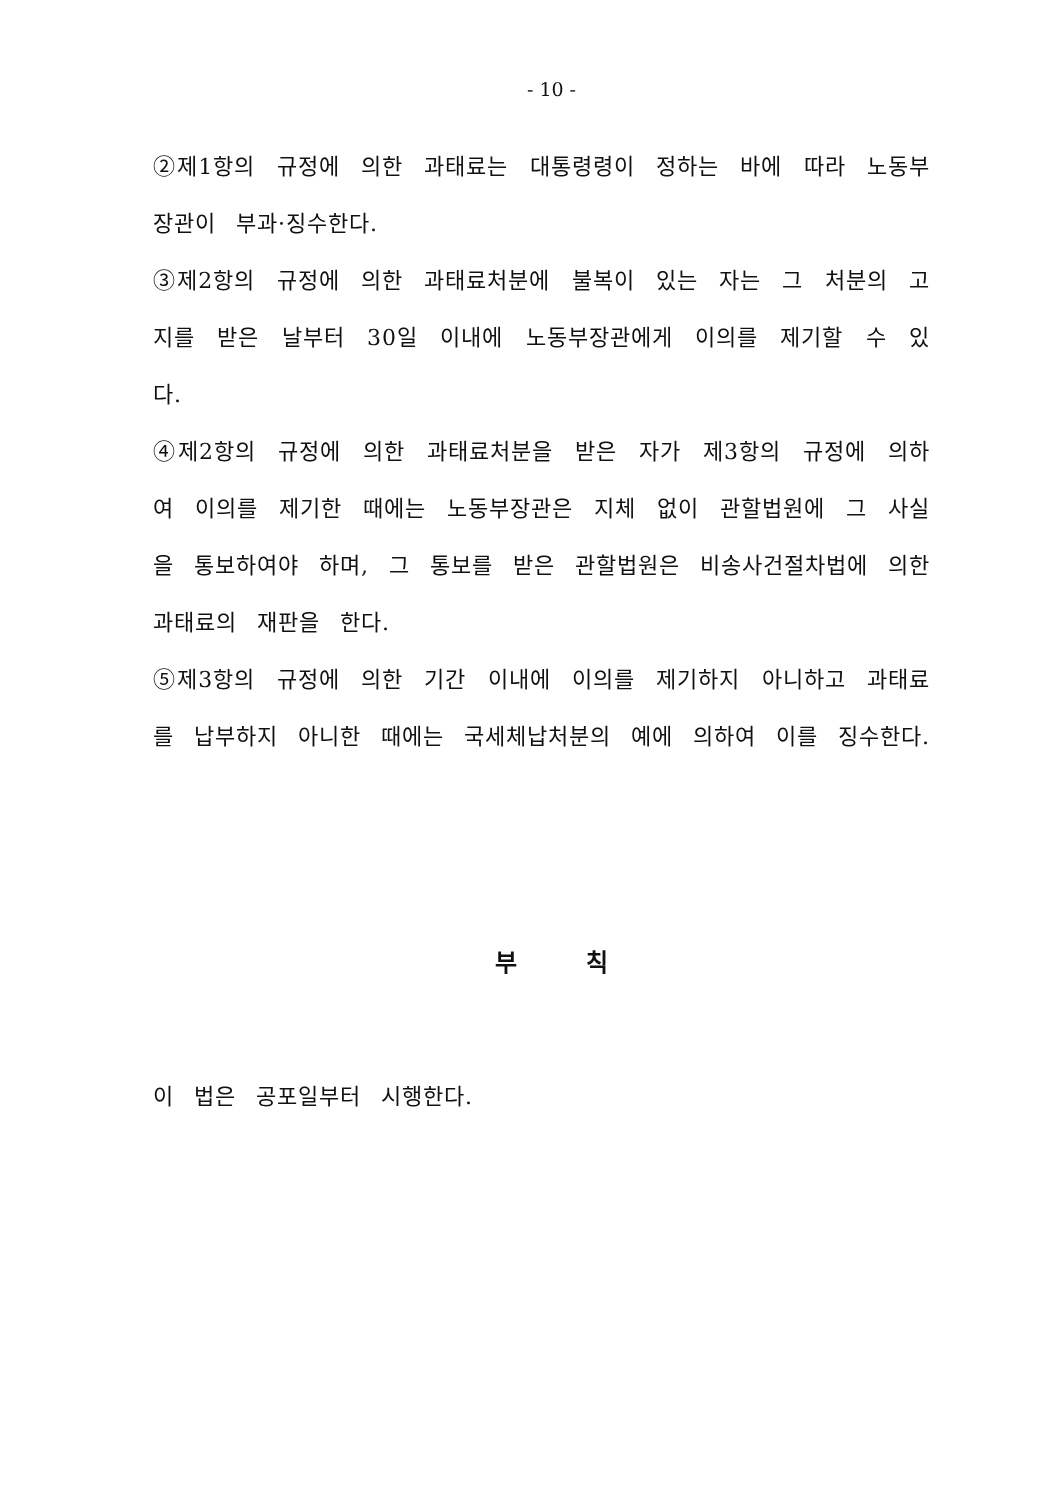- 10 -
②제1항의 규정에 의한 과태료는 대통령령이 정하는 바에 따라 노동부장관이 부과·징수한다.
③제2항의 규정에 의한 과태료처분에 불복이 있는 자는 그 처분의 고지를 받은 날부터 30일 이내에 노동부장관에게 이의를 제기할 수 있다.
④제2항의 규정에 의한 과태료처분을 받은 자가 제3항의 규정에 의하여 이의를 제기한 때에는 노동부장관은 지체 없이 관할법원에 그 사실을 통보하여야 하며, 그 통보를 받은 관할법원은 비송사건절차법에 의한 과태료의 재판을 한다.
⑤제3항의 규정에 의한 기간 이내에 이의를 제기하지 아니하고 과태료를 납부하지 아니한 때에는 국세체납처분의 예에 의하여 이를 징수한다.
부 칙
이 법은 공포일부터 시행한다.